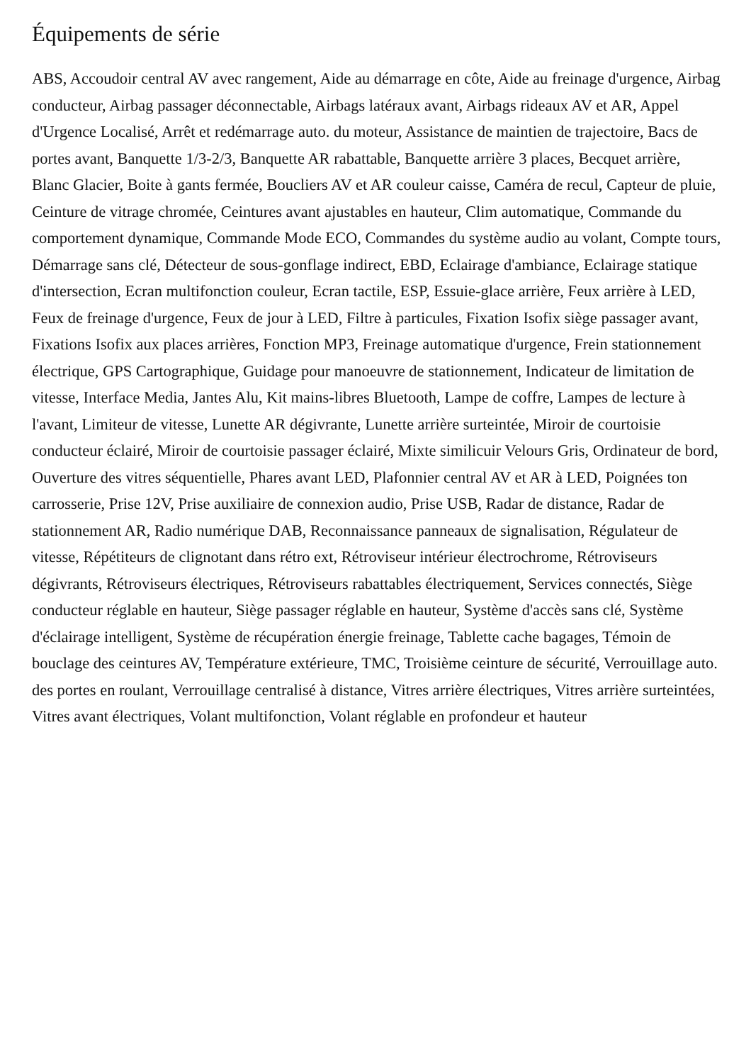Équipements de série
ABS, Accoudoir central AV avec rangement, Aide au démarrage en côte, Aide au freinage d'urgence, Airbag conducteur, Airbag passager déconnectable, Airbags latéraux avant, Airbags rideaux AV et AR, Appel d'Urgence Localisé, Arrêt et redémarrage auto. du moteur, Assistance de maintien de trajectoire, Bacs de portes avant, Banquette 1/3-2/3, Banquette AR rabattable, Banquette arrière 3 places, Becquet arrière, Blanc Glacier, Boite à gants fermée, Boucliers AV et AR couleur caisse, Caméra de recul, Capteur de pluie, Ceinture de vitrage chromée, Ceintures avant ajustables en hauteur, Clim automatique, Commande du comportement dynamique, Commande Mode ECO, Commandes du système audio au volant, Compte tours, Démarrage sans clé, Détecteur de sous-gonflage indirect, EBD, Eclairage d'ambiance, Eclairage statique d'intersection, Ecran multifonction couleur, Ecran tactile, ESP, Essuie-glace arrière, Feux arrière à LED, Feux de freinage d'urgence, Feux de jour à LED, Filtre à particules, Fixation Isofix siège passager avant, Fixations Isofix aux places arrières, Fonction MP3, Freinage automatique d'urgence, Frein stationnement électrique, GPS Cartographique, Guidage pour manoeuvre de stationnement, Indicateur de limitation de vitesse, Interface Media, Jantes Alu, Kit mains-libres Bluetooth, Lampe de coffre, Lampes de lecture à l'avant, Limiteur de vitesse, Lunette AR dégivrante, Lunette arrière surteintée, Miroir de courtoisie conducteur éclairé, Miroir de courtoisie passager éclairé, Mixte similicuir Velours Gris, Ordinateur de bord, Ouverture des vitres séquentielle, Phares avant LED, Plafonnier central AV et AR à LED, Poignées ton carrosserie, Prise 12V, Prise auxiliaire de connexion audio, Prise USB, Radar de distance, Radar de stationnement AR, Radio numérique DAB, Reconnaissance panneaux de signalisation, Régulateur de vitesse, Répétiteurs de clignotant dans rétro ext, Rétroviseur intérieur électrochrome, Rétroviseurs dégivrants, Rétroviseurs électriques, Rétroviseurs rabattables électriquement, Services connectés, Siège conducteur réglable en hauteur, Siège passager réglable en hauteur, Système d'accès sans clé, Système d'éclairage intelligent, Système de récupération énergie freinage, Tablette cache bagages, Témoin de bouclage des ceintures AV, Température extérieure, TMC, Troisième ceinture de sécurité, Verrouillage auto. des portes en roulant, Verrouillage centralisé à distance, Vitres arrière électriques, Vitres arrière surteintées, Vitres avant électriques, Volant multifonction, Volant réglable en profondeur et hauteur